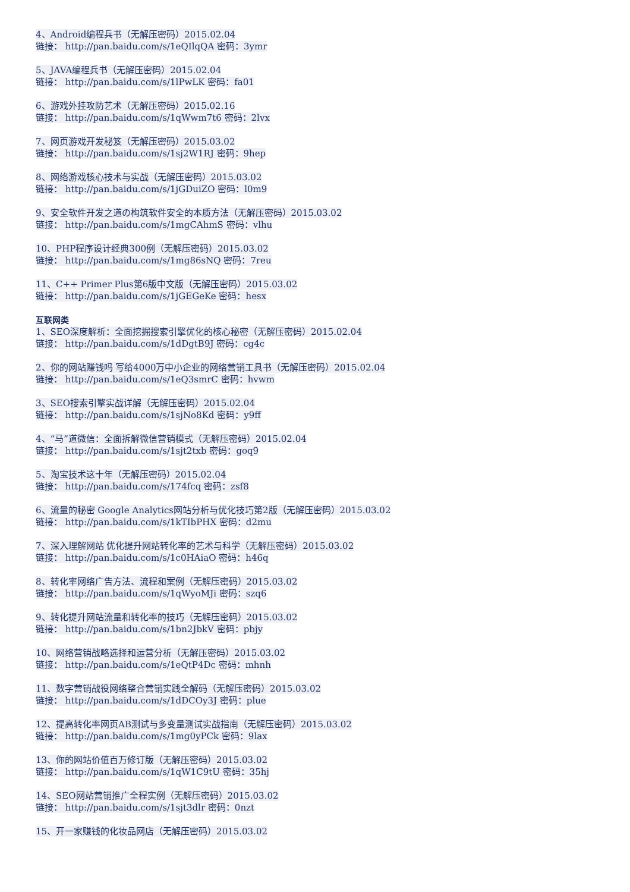4、Android编程兵书（无解压密码）2015.02.04
链接： http://pan.baidu.com/s/1eQIlqQA 密码：3ymr
5、JAVA编程兵书（无解压密码）2015.02.04
链接： http://pan.baidu.com/s/1lPwLK 密码：fa01
6、游戏外挂攻防艺术（无解压密码）2015.02.16
链接： http://pan.baidu.com/s/1qWwm7t6 密码：2lvx
7、网页游戏开发秘笈（无解压密码）2015.03.02
链接： http://pan.baidu.com/s/1sj2W1RJ 密码：9hep
8、网络游戏核心技术与实战（无解压密码）2015.03.02
链接： http://pan.baidu.com/s/1jGDuiZO 密码：l0m9
9、安全软件开发之道の构筑软件安全的本质方法（无解压密码）2015.03.02
链接： http://pan.baidu.com/s/1mgCAhmS 密码：vlhu
10、PHP程序设计经典300例（无解压密码）2015.03.02
链接： http://pan.baidu.com/s/1mg86sNQ 密码：7reu
11、C++ Primer Plus第6版中文版（无解压密码）2015.03.02
链接： http://pan.baidu.com/s/1jGEGeKe 密码：hesx
互联网类
1、SEO深度解析：全面挖掘搜索引擎优化的核心秘密（无解压密码）2015.02.04
链接： http://pan.baidu.com/s/1dDgtB9J 密码：cg4c
2、你的网站赚钱吗 写给4000万中小企业的网络营销工具书（无解压密码）2015.02.04
链接： http://pan.baidu.com/s/1eQ3smrC 密码：hvwm
3、SEO搜索引擎实战详解（无解压密码）2015.02.04
链接： http://pan.baidu.com/s/1sjNo8Kd 密码：y9ff
4、“马”道微信：全面拆解微信营销模式（无解压密码）2015.02.04
链接： http://pan.baidu.com/s/1sjt2txb 密码：goq9
5、淘宝技术这十年（无解压密码）2015.02.04
链接： http://pan.baidu.com/s/174fcq 密码：zsf8
6、流量的秘密 Google Analytics网站分析与优化技巧第2版（无解压密码）2015.03.02
链接： http://pan.baidu.com/s/1kTIbPHX 密码：d2mu
7、深入理解网站 优化提升网站转化率的艺术与科学（无解压密码）2015.03.02
链接： http://pan.baidu.com/s/1c0HAiaO 密码：h46q
8、转化率网络广告方法、流程和案例（无解压密码）2015.03.02
链接： http://pan.baidu.com/s/1qWyoMJi 密码：szq6
9、转化提升网站流量和转化率的技巧（无解压密码）2015.03.02
链接： http://pan.baidu.com/s/1bn2JbkV 密码：pbjy
10、网络营销战略选择和运营分析（无解压密码）2015.03.02
链接： http://pan.baidu.com/s/1eQtP4Dc 密码：mhnh
11、数字营销战役网络整合营销实践全解码（无解压密码）2015.03.02
链接： http://pan.baidu.com/s/1dDCOy3J 密码：plue
12、提高转化率网页AB测试与多变量测试实战指南（无解压密码）2015.03.02
链接： http://pan.baidu.com/s/1mg0yPCk 密码：9lax
13、你的网站价值百万修订版（无解压密码）2015.03.02
链接： http://pan.baidu.com/s/1qW1C9tU 密码：35hj
14、SEO网站营销推广全程实例（无解压密码）2015.03.02
链接： http://pan.baidu.com/s/1sjt3dlr 密码：0nzt
15、开一家赚钱的化妆品网店（无解压密码）2015.03.02